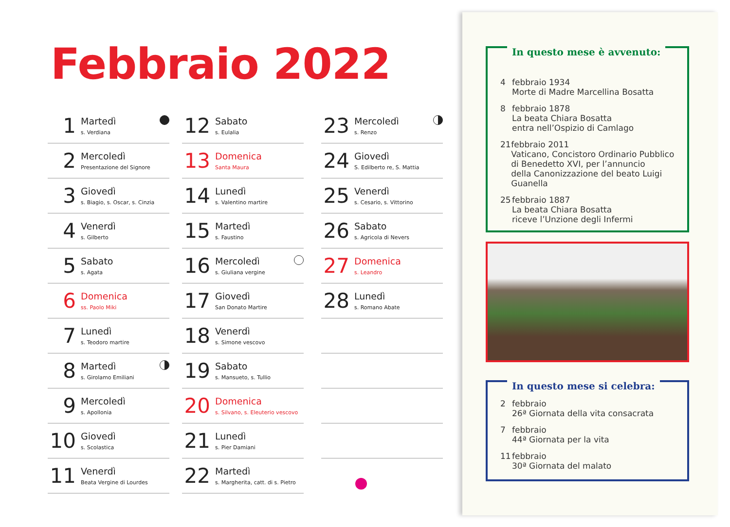Febbraio 2022
1
Martedì
s. Verdiana
2
Mercoledì
Presentazione del Signore
3
Giovedì
s. Biagio, s. Oscar, s. Cinzia
4
Venerdì
s. Gilberto
5
Sabato
s. Agata
6
Domenica
ss. Paolo Miki
7
Lunedì
s. Teodoro martire
8
Martedì
s. Girolamo Emiliani
9
Mercoledì
s. Apollonia
10
Giovedì
s. Scolastica
11
Venerdì
Beata Vergine di Lourdes
12
Sabato
s. Eulalia
13
Domenica
Santa Maura
14
Lunedì
s. Valentino martire
15
Martedì
s. Faustino
16
Mercoledì
s. Giuliana vergine
17
Giovedì
San Donato Martire
18
Venerdì
s. Simone vescovo
19
Sabato
s. Mansueto, s. Tullio
20
Domenica
s. Silvano, s. Eleuterio vescovo
21
Lunedì
s. Pier Damiani
22
Martedì
s. Margherita, catt. di s. Pietro
23
Mercoledì
s. Renzo
24
Giovedì
S. Edilberto re, S. Mattia
25
Venerdì
s. Cesario, s. Vittorino
26
Sabato
s. Agricola di Nevers
27
Domenica
s. Leandro
28
Lunedì
s. Romano Abate
In questo mese è avvenuto:
4 febbraio 1934
Morte di Madre Marcellina Bosatta
8 febbraio 1878
La beata Chiara Bosatta
entra nell’Ospizio di Camlago
21 febbraio 2011
Vaticano, Concistoro Ordinario Pubblico
di Benedetto XVI, per l’annuncio
della Canonizzazione del beato Luigi Guanella
25 febbraio 1887
La beata Chiara Bosatta
riceve l’Unzione degli Infermi
In questo mese si celebra:
2 febbraio
26ª Giornata della vita consacrata
7 febbraio
44ª Giornata per la vita
11 febbraio
30ª Giornata del malato